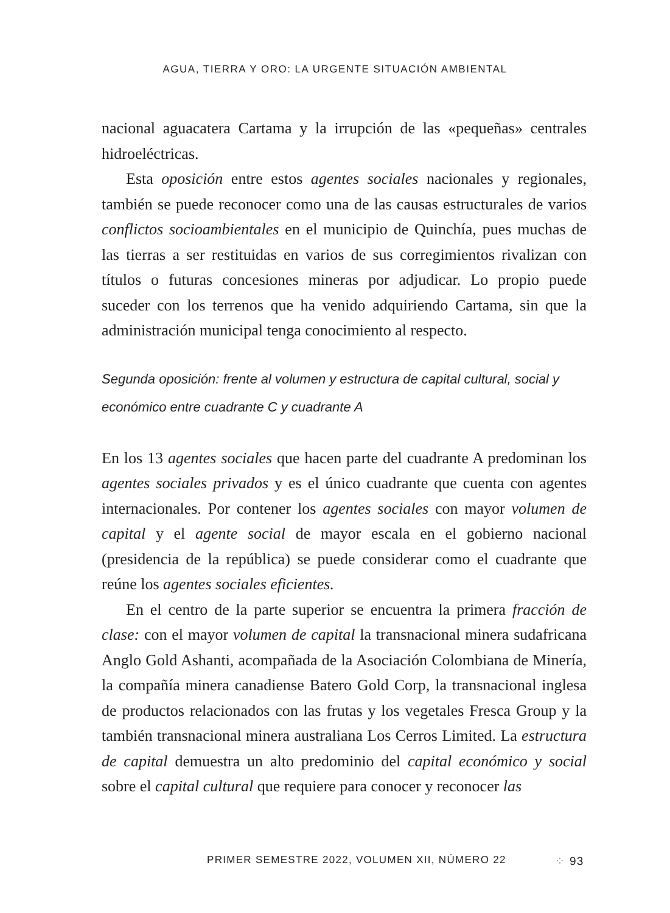AGUA, TIERRA Y ORO: LA URGENTE SITUACIÓN AMBIENTAL
nacional aguacatera Cartama y la irrupción de las «pequeñas» centrales hidroeléctricas.
Esta oposición entre estos agentes sociales nacionales y regionales, también se puede reconocer como una de las causas estructurales de varios conflictos socioambientales en el municipio de Quinchía, pues muchas de las tierras a ser restituidas en varios de sus corregimientos rivalizan con títulos o futuras concesiones mineras por adjudicar. Lo propio puede suceder con los terrenos que ha venido adquiriendo Cartama, sin que la administración municipal tenga conocimiento al respecto.
Segunda oposición: frente al volumen y estructura de capital cultural, social y económico entre cuadrante C y cuadrante A
En los 13 agentes sociales que hacen parte del cuadrante A predominan los agentes sociales privados y es el único cuadrante que cuenta con agentes internacionales. Por contener los agentes sociales con mayor volumen de capital y el agente social de mayor escala en el gobierno nacional (presidencia de la república) se puede considerar como el cuadrante que reúne los agentes sociales eficientes.
En el centro de la parte superior se encuentra la primera fracción de clase: con el mayor volumen de capital la transnacional minera sudafricana Anglo Gold Ashanti, acompañada de la Asociación Colombiana de Minería, la compañía minera canadiense Batero Gold Corp, la transnacional inglesa de productos relacionados con las frutas y los vegetales Fresca Group y la también transnacional minera australiana Los Cerros Limited. La estructura de capital demuestra un alto predominio del capital económico y social sobre el capital cultural que requiere para conocer y reconocer las
PRIMER SEMESTRE 2022, VOLUMEN XII, NÚMERO 22 ⁘ 93